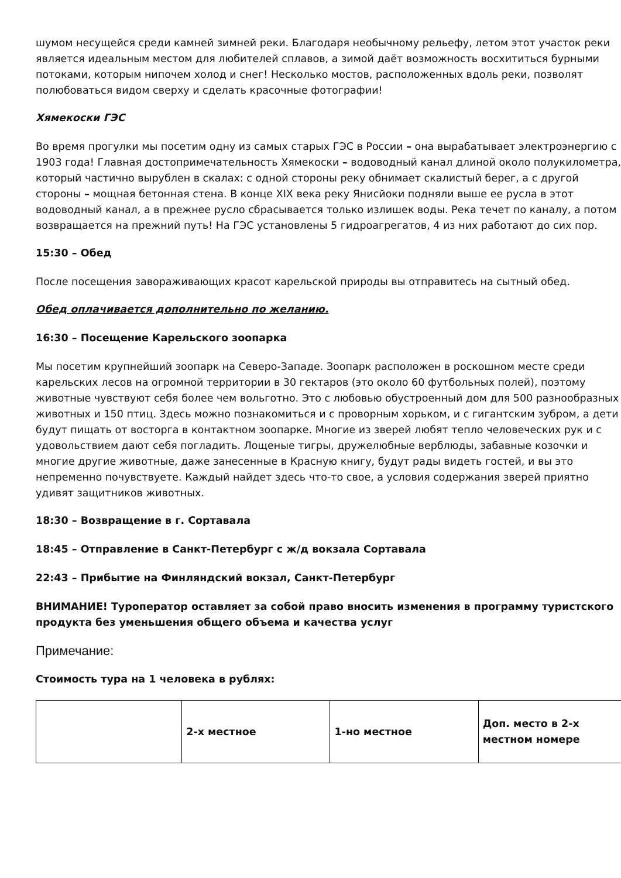шумом несущейся среди камней зимней реки. Благодаря необычному рельефу, летом этот участок реки является идеальным местом для любителей сплавов, а зимой даёт возможность восхититься бурными потоками, которым нипочем холод и снег! Несколько мостов, расположенных вдоль реки, позволят полюбоваться видом сверху и сделать красочные фотографии!
Хямекоски ГЭС
Во время прогулки мы посетим одну из самых старых ГЭС в России – она вырабатывает электроэнергию с 1903 года! Главная достопримечательность Хямекоски – водоводный канал длиной около полукилометра, который частично вырублен в скалах: с одной стороны реку обнимает скалистый берег, а с другой стороны – мощная бетонная стена. В конце XIX века реку Янисйоки подняли выше ее русла в этот водоводный канал, а в прежнее русло сбрасывается только излишек воды. Река течет по каналу, а потом возвращается на прежний путь! На ГЭС установлены 5 гидроагрегатов, 4 из них работают до сих пор.
15:30 – Обед
После посещения завораживающих красот карельской природы вы отправитесь на сытный обед.
Обед оплачивается дополнительно по желанию.
16:30 – Посещение Карельского зоопарка
Мы посетим крупнейший зоопарк на Северо-Западе. Зоопарк расположен в роскошном месте среди карельских лесов на огромной территории в 30 гектаров (это около 60 футбольных полей), поэтому животные чувствуют себя более чем вольготно. Это с любовью обустроенный дом для 500 разнообразных животных и 150 птиц. Здесь можно познакомиться и с проворным хорьком, и с гигантским зубром, а дети будут пищать от восторга в контактном зоопарке. Многие из зверей любят тепло человеческих рук и с удовольствием дают себя погладить. Лощеные тигры, дружелюбные верблюды, забавные козочки и многие другие животные, даже занесенные в Красную книгу, будут рады видеть гостей, и вы это непременно почувствуете. Каждый найдет здесь что-то свое, а условия содержания зверей приятно удивят защитников животных.
18:30 – Возвращение в г. Сортавала
18:45 – Отправление в Санкт-Петербург с ж/д вокзала Сортавала
22:43 – Прибытие на Финляндский вокзал, Санкт-Петербург
ВНИМАНИЕ! Туроператор оставляет за собой право вносить изменения в программу туристского продукта без уменьшения общего объема и качества услуг
Примечание:
Стоимость тура на 1 человека в рублях:
| | 2-х местное | 1-но местное | Доп. место в 2-х местном номере |